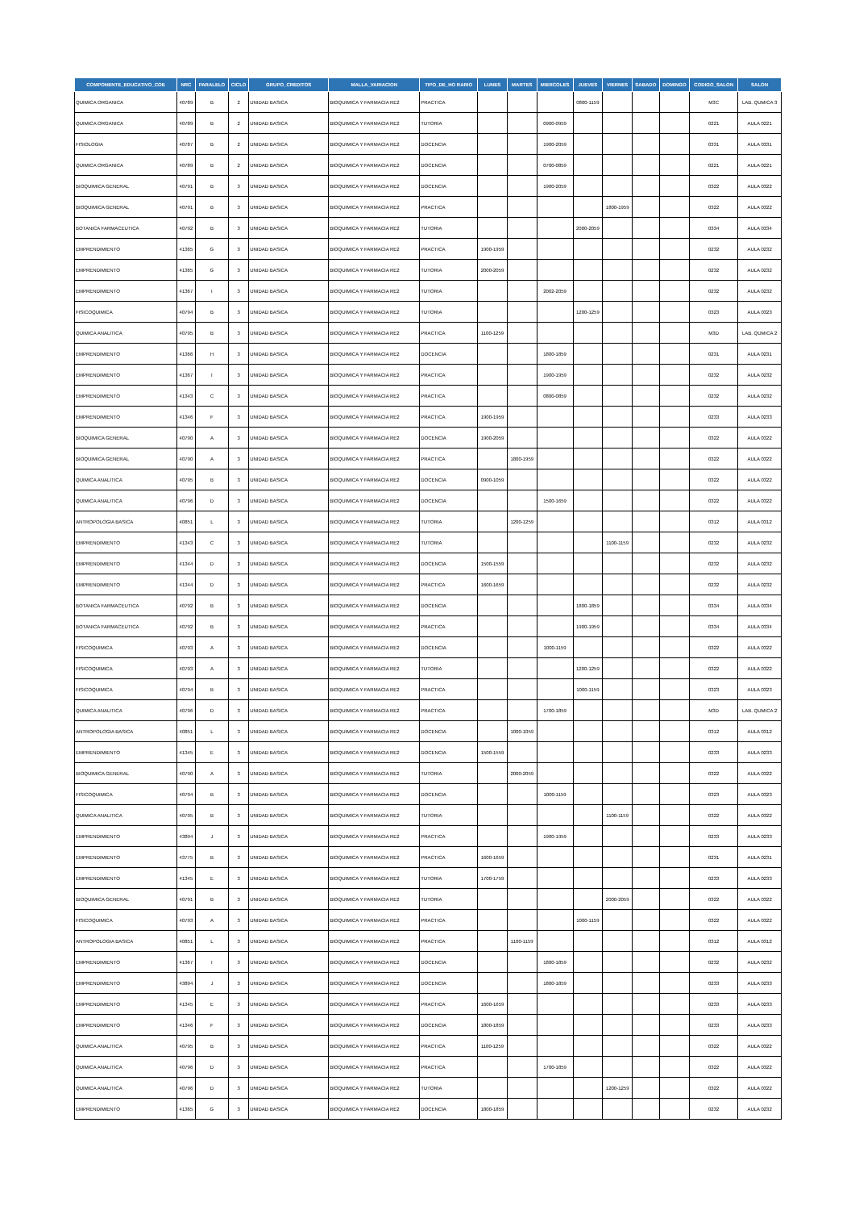| COMPONENTE_EDUCATIVO_COE | NRC | PARALELO | CICLO | GRUPO_CREDITOS | MALLA_VARIACION | TIPO_DE_HO RARIO | LUNES | MARTES | MIERCOLES | JUEVES | VIERNES | SABADO | DOMINGO | CODIGO_SALON | SALON |
| --- | --- | --- | --- | --- | --- | --- | --- | --- | --- | --- | --- | --- | --- | --- | --- |
| QUIMICA ORGANICA | 40789 | B | 2 | UNIDAD BASICA | BIOQUIMICA Y FARMACIA RE2 | PRACTICA | | | | 0800-1159 | | | | M3C | LAB. QUMICA 3 |
| QUIMICA ORGANICA | 40789 | B | 2 | UNIDAD BASICA | BIOQUIMICA Y FARMACIA RE2 | TUTORIA | | | 0900-0959 | | | | | 0221 | AULA 0221 |
| FISIOLOGIA | 40787 | B | 2 | UNIDAD BASICA | BIOQUIMICA Y FARMACIA RE2 | DOCENCIA | | | 1900-2059 | | | | | 0331 | AULA 0331 |
| QUIMICA ORGANICA | 40789 | B | 2 | UNIDAD BASICA | BIOQUIMICA Y FARMACIA RE2 | DOCENCIA | | | 0700-0859 | | | | | 0221 | AULA 0221 |
| BIOQUIMICA GENERAL | 40791 | B | 3 | UNIDAD BASICA | BIOQUIMICA Y FARMACIA RE2 | DOCENCIA | | | 1900-2059 | | | | | 0322 | AULA 0322 |
| BIOQUIMICA GENERAL | 40791 | B | 3 | UNIDAD BASICA | BIOQUIMICA Y FARMACIA RE2 | PRACTICA | | | | | 1800-1959 | | | 0322 | AULA 0322 |
| BOTANICA FARMACEUTICA | 40792 | B | 3 | UNIDAD BASICA | BIOQUIMICA Y FARMACIA RE2 | TUTORIA | | | | 2000-2059 | | | | 0334 | AULA 0334 |
| EMPRENDIMIENTO | 41365 | G | 3 | UNIDAD BASICA | BIOQUIMICA Y FARMACIA RE2 | PRACTICA | 1900-1959 | | | | | | | 0232 | AULA 0232 |
| EMPRENDIMIENTO | 41365 | G | 3 | UNIDAD BASICA | BIOQUIMICA Y FARMACIA RE2 | TUTORIA | 2000-2059 | | | | | | | 0232 | AULA 0232 |
| EMPRENDIMIENTO | 41367 | I | 3 | UNIDAD BASICA | BIOQUIMICA Y FARMACIA RE2 | TUTORIA | | | 2002-2059 | | | | | 0232 | AULA 0232 |
| FISICOQUIMICA | 40794 | B | 3 | UNIDAD BASICA | BIOQUIMICA Y FARMACIA RE2 | TUTORIA | | | | 1200-1259 | | | | 0323 | AULA 0323 |
| QUIMICA ANALITICA | 40795 | B | 3 | UNIDAD BASICA | BIOQUIMICA Y FARMACIA RE2 | PRACTICA | 1100-1259 | | | | | | | M3D | LAB. QUMICA 2 |
| EMPRENDIMIENTO | 41366 | H | 3 | UNIDAD BASICA | BIOQUIMICA Y FARMACIA RE2 | DOCENCIA | | | 1800-1859 | | | | | 0231 | AULA 0231 |
| EMPRENDIMIENTO | 41367 | I | 3 | UNIDAD BASICA | BIOQUIMICA Y FARMACIA RE2 | PRACTICA | | | 1900-1959 | | | | | 0232 | AULA 0232 |
| EMPRENDIMIENTO | 41343 | C | 3 | UNIDAD BASICA | BIOQUIMICA Y FARMACIA RE2 | PRACTICA | | | 0800-0859 | | | | | 0232 | AULA 0232 |
| EMPRENDIMIENTO | 41346 | F | 3 | UNIDAD BASICA | BIOQUIMICA Y FARMACIA RE2 | PRACTICA | 1900-1959 | | | | | | | 0233 | AULA 0233 |
| BIOQUIMICA GENERAL | 40790 | A | 3 | UNIDAD BASICA | BIOQUIMICA Y FARMACIA RE2 | DOCENCIA | 1900-2059 | | | | | | | 0322 | AULA 0322 |
| BIOQUIMICA GENERAL | 40790 | A | 3 | UNIDAD BASICA | BIOQUIMICA Y FARMACIA RE2 | PRACTICA | | 1800-1959 | | | | | | 0322 | AULA 0322 |
| QUIMICA ANALITICA | 40795 | B | 3 | UNIDAD BASICA | BIOQUIMICA Y FARMACIA RE2 | DOCENCIA | 0900-1059 | | | | | | | 0322 | AULA 0322 |
| QUIMICA ANALITICA | 40796 | D | 3 | UNIDAD BASICA | BIOQUIMICA Y FARMACIA RE2 | DOCENCIA | | | 1500-1659 | | | | | 0322 | AULA 0322 |
| ANTROPOLOGIA BASICA | 40851 | L | 3 | UNIDAD BASICA | BIOQUIMICA Y FARMACIA RE2 | TUTORIA | | 1200-1259 | | | | | | 0312 | AULA 0312 |
| EMPRENDIMIENTO | 41343 | C | 3 | UNIDAD BASICA | BIOQUIMICA Y FARMACIA RE2 | TUTORIA | | | | | 1100-1159 | | | 0232 | AULA 0232 |
| EMPRENDIMIENTO | 41344 | D | 3 | UNIDAD BASICA | BIOQUIMICA Y FARMACIA RE2 | DOCENCIA | 1500-1559 | | | | | | | 0232 | AULA 0232 |
| EMPRENDIMIENTO | 41344 | D | 3 | UNIDAD BASICA | BIOQUIMICA Y FARMACIA RE2 | PRACTICA | 1600-1659 | | | | | | | 0232 | AULA 0232 |
| BOTANICA FARMACEUTICA | 40792 | B | 3 | UNIDAD BASICA | BIOQUIMICA Y FARMACIA RE2 | DOCENCIA | | | | 1800-1859 | | | | 0334 | AULA 0334 |
| BOTANICA FARMACEUTICA | 40792 | B | 3 | UNIDAD BASICA | BIOQUIMICA Y FARMACIA RE2 | PRACTICA | | | | 1900-1959 | | | | 0334 | AULA 0334 |
| FISICOQUIMICA | 40793 | A | 3 | UNIDAD BASICA | BIOQUIMICA Y FARMACIA RE2 | DOCENCIA | | | 1000-1159 | | | | | 0322 | AULA 0322 |
| FISICOQUIMICA | 40793 | A | 3 | UNIDAD BASICA | BIOQUIMICA Y FARMACIA RE2 | TUTORIA | | | | 1200-1259 | | | | 0322 | AULA 0322 |
| FISICOQUIMICA | 40794 | B | 3 | UNIDAD BASICA | BIOQUIMICA Y FARMACIA RE2 | PRACTICA | | | | 1000-1159 | | | | 0323 | AULA 0323 |
| QUIMICA ANALITICA | 40796 | D | 3 | UNIDAD BASICA | BIOQUIMICA Y FARMACIA RE2 | PRACTICA | | | 1700-1859 | | | | | M3D | LAB. QUMICA 2 |
| ANTROPOLOGIA BASICA | 40851 | L | 3 | UNIDAD BASICA | BIOQUIMICA Y FARMACIA RE2 | DOCENCIA | | 1000-1059 | | | | | | 0312 | AULA 0312 |
| EMPRENDIMIENTO | 41345 | E | 3 | UNIDAD BASICA | BIOQUIMICA Y FARMACIA RE2 | DOCENCIA | 1500-1559 | | | | | | | 0233 | AULA 0233 |
| BIOQUIMICA GENERAL | 40790 | A | 3 | UNIDAD BASICA | BIOQUIMICA Y FARMACIA RE2 | TUTORIA | | 2000-2059 | | | | | | 0322 | AULA 0322 |
| FISICOQUIMICA | 40794 | B | 3 | UNIDAD BASICA | BIOQUIMICA Y FARMACIA RE2 | DOCENCIA | | | 1000-1159 | | | | | 0323 | AULA 0323 |
| QUIMICA ANALITICA | 40795 | B | 3 | UNIDAD BASICA | BIOQUIMICA Y FARMACIA RE2 | TUTORIA | | | | | 1100-1159 | | | 0322 | AULA 0322 |
| EMPRENDIMIENTO | 43894 | J | 3 | UNIDAD BASICA | BIOQUIMICA Y FARMACIA RE2 | PRACTICA | | | 1900-1959 | | | | | 0233 | AULA 0233 |
| EMPRENDIMIENTO | 43775 | B | 3 | UNIDAD BASICA | BIOQUIMICA Y FARMACIA RE2 | PRACTICA | 1600-1659 | | | | | | | 0231 | AULA 0231 |
| EMPRENDIMIENTO | 41345 | E | 3 | UNIDAD BASICA | BIOQUIMICA Y FARMACIA RE2 | TUTORIA | 1700-1759 | | | | | | | 0233 | AULA 0233 |
| BIOQUIMICA GENERAL | 40791 | B | 3 | UNIDAD BASICA | BIOQUIMICA Y FARMACIA RE2 | TUTORIA | | | | | 2000-2059 | | | 0322 | AULA 0322 |
| FISICOQUIMICA | 40793 | A | 3 | UNIDAD BASICA | BIOQUIMICA Y FARMACIA RE2 | PRACTICA | | | | 1000-1159 | | | | 0322 | AULA 0322 |
| ANTROPOLOGIA BASICA | 40851 | L | 3 | UNIDAD BASICA | BIOQUIMICA Y FARMACIA RE2 | PRACTICA | | 1100-1159 | | | | | | 0312 | AULA 0312 |
| EMPRENDIMIENTO | 41367 | I | 3 | UNIDAD BASICA | BIOQUIMICA Y FARMACIA RE2 | DOCENCIA | | | 1800-1859 | | | | | 0232 | AULA 0232 |
| EMPRENDIMIENTO | 43894 | J | 3 | UNIDAD BASICA | BIOQUIMICA Y FARMACIA RE2 | DOCENCIA | | | 1800-1859 | | | | | 0233 | AULA 0233 |
| EMPRENDIMIENTO | 41345 | E | 3 | UNIDAD BASICA | BIOQUIMICA Y FARMACIA RE2 | PRACTICA | 1600-1659 | | | | | | | 0233 | AULA 0233 |
| EMPRENDIMIENTO | 41346 | F | 3 | UNIDAD BASICA | BIOQUIMICA Y FARMACIA RE2 | DOCENCIA | 1800-1859 | | | | | | | 0233 | AULA 0233 |
| QUIMICA ANALITICA | 40795 | B | 3 | UNIDAD BASICA | BIOQUIMICA Y FARMACIA RE2 | PRACTICA | 1100-1259 | | | | | | | 0322 | AULA 0322 |
| QUIMICA ANALITICA | 40796 | D | 3 | UNIDAD BASICA | BIOQUIMICA Y FARMACIA RE2 | PRACTICA | | | 1700-1859 | | | | | 0322 | AULA 0322 |
| QUIMICA ANALITICA | 40796 | D | 3 | UNIDAD BASICA | BIOQUIMICA Y FARMACIA RE2 | TUTORIA | | | | | 1200-1259 | | | 0322 | AULA 0322 |
| EMPRENDIMIENTO | 41365 | G | 3 | UNIDAD BASICA | BIOQUIMICA Y FARMACIA RE2 | DOCENCIA | 1800-1859 | | | | | | | 0232 | AULA 0232 |